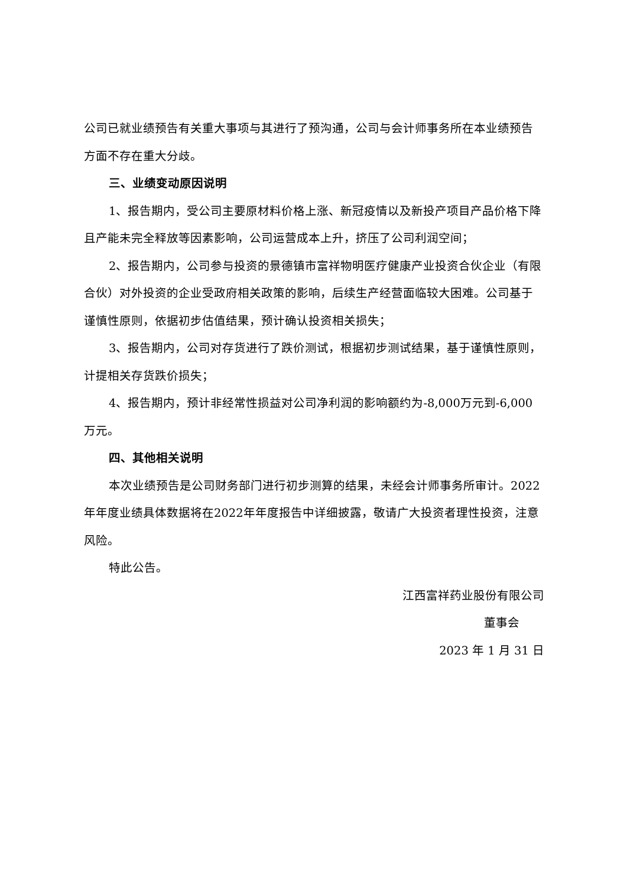公司已就业绩预告有关重大事项与其进行了预沟通，公司与会计师事务所在本业绩预告方面不存在重大分歧。
三、业绩变动原因说明
1、报告期内，受公司主要原材料价格上涨、新冠疫情以及新投产项目产品价格下降且产能未完全释放等因素影响，公司运营成本上升，挤压了公司利润空间；
2、报告期内，公司参与投资的景德镇市富祥物明医疗健康产业投资合伙企业（有限合伙）对外投资的企业受政府相关政策的影响，后续生产经营面临较大困难。公司基于谨慎性原则，依据初步估值结果，预计确认投资相关损失；
3、报告期内，公司对存货进行了跌价测试，根据初步测试结果，基于谨慎性原则，计提相关存货跌价损失；
4、报告期内，预计非经常性损益对公司净利润的影响额约为-8,000万元到-6,000万元。
四、其他相关说明
本次业绩预告是公司财务部门进行初步测算的结果，未经会计师事务所审计。2022年年度业绩具体数据将在2022年年度报告中详细披露，敬请广大投资者理性投资，注意风险。
特此公告。
江西富祥药业股份有限公司
董事会
2023 年 1 月 31 日